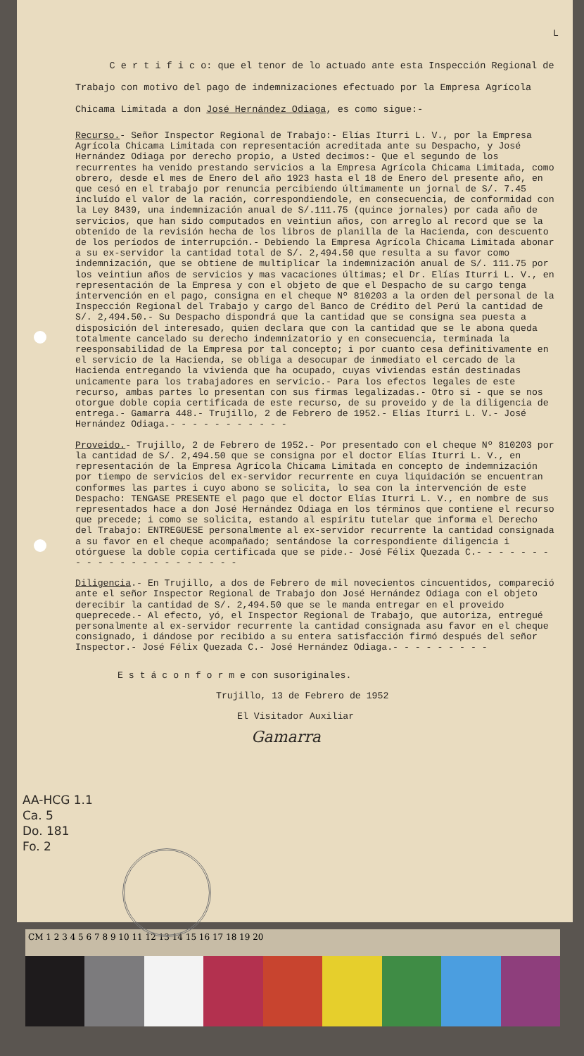L
C e r t i f i c o: que el tenor de lo actuado ante esta Inspección Regional de Trabajo con motivo del pago de indemnizaciones efectuado por la Empresa Agrícola Chicama Limitada a don José Hernández Odiaga, es como sigue:-
Recurso.- Señor Inspector Regional de Trabajo:- Elías Iturri L. V., por la Empresa Agrícola Chicama Limitada con representación acreditada ante su Despacho, y José Hernández Odiaga por derecho propio, a Usted decimos:- Que el segundo de los recurrentes ha venido prestando servicios a la Empresa Agrícola Chicama Limitada, como obrero, desde el mes de Enero del año 1923 hasta el 18 de Enero del presente año, en que cesó en el trabajo por renuncia percibiendo últimamente un jornal de S/. 7.45 incluído el valor de la ración, correspondiendole, en consecuencia, de conformidad con la Ley 8439, una indemnización anual de S/.111.75 (quince jornales) por cada año de servicios, que han sido computados en veintiun años, con arreglo al record que se la obtenido de la revisión hecha de los libros de planilla de la Hacienda, con descuento de los períodos de interrupción.- Debiendo la Empresa Agrícola Chicama Limitada abonar a su ex-servidor la cantidad total de S/. 2,494.50 que resulta a su favor como indemnización, que se obtiene de multiplicar la indemnización anual de S/. 111.75 por los veintiun años de servicios y mas vacaciones últimas; el Dr. Elías Iturri L. V., en representación de la Empresa y con el objeto de que el Despacho de su cargo tenga intervención en el pago, consigna en el cheque Nº 810203 a la orden del personal de la Inspección Regional del Trabajo y cargo del Banco de Crédito del Perú la cantidad de S/. 2,494.50.- Su Despacho dispondrá que la cantidad que se consigna sea puesta a disposición del interesado, quien declara que con la cantidad que se le abona queda totalmente cancelado su derecho indemnizatorio y en consecuencia, terminada la reesponsabilidad de la Empresa por tal concepto; i por cuanto cesa definitivamente en el servicio de la Hacienda, se obliga a desocupar de inmediato el cercado de la Hacienda entregando la vivienda que ha ocupado, cuyas viviendas están destinadas unicamente para los trabajadores en servicio.- Para los efectos legales de este recurso, ambas partes lo presentan con sus firmas legalizadas.- Otro si - que se nos otorgue doble copia certificada de este recurso, de su proveido y de la diligencia de entrega.- Gamarra 448.- Trujillo, 2 de Febrero de 1952.- Elías Iturri L. V.- José Hernández Odiaga.- - - - - - - - - - -
Proveido.- Trujillo, 2 de Febrero de 1952.- Por presentado con el cheque Nº 810203 por la cantidad de S/. 2,494.50 que se consigna por el doctor Elías Iturri L. V., en representación de la Empresa Agrícola Chicama Limitada en concepto de indemnización por tiempo de servicios del ex-servidor recurrente en cuya liquidación se encuentran conformes las partes i cuyo abono se solicita, lo sea con la intervención de este Despacho: TENGASE PRESENTE el pago que el doctor Elías Iturri L. V., en nombre de sus representados hace a don José Hernández Odiaga en los términos que contiene el recurso que precede; i como se solicita, estando al espíritu tutelar que informa el Derecho del Trabajo: ENTREGUESE personalmente al ex-servidor recurrente la cantidad consignada a su favor en el cheque acompañado; sentándose la correspondiente diligencia i otórguese la doble copia certificada que se pide.- José Félix Quezada C.- - - - - - - - - - - - - - - - - - - - - -
Diligencia.- En Trujillo, a dos de Febrero de mil novecientos cincuentidos, compareció ante el señor Inspector Regional de Trabajo don José Hernández Odiaga con el objeto derecibir la cantidad de S/. 2,494.50 que se le manda entregar en el proveido queprecede.- Al efecto, yó, el Inspector Regional de Trabajo, que autoriza, entregué personalmente al ex-servidor recurrente la cantidad consignada asu favor en el cheque consignado, i dándose por recibido a su entera satisfacción firmó después del señor Inspector.- José Félix Quezada C.- José Hernández Odiaga.- - - - - - - - -
E s t á c o n f o r m e con susoriginales.
Trujillo, 13 de Febrero de 1952
El Visitador Auxiliar
Gamarra
AA-HCG 1.1
Ca. 5
Do. 181
Fo. 2
CM 1 2 3 4 5 6 7 8 9 10 11 12 13 14 15 16 17 18 19 20